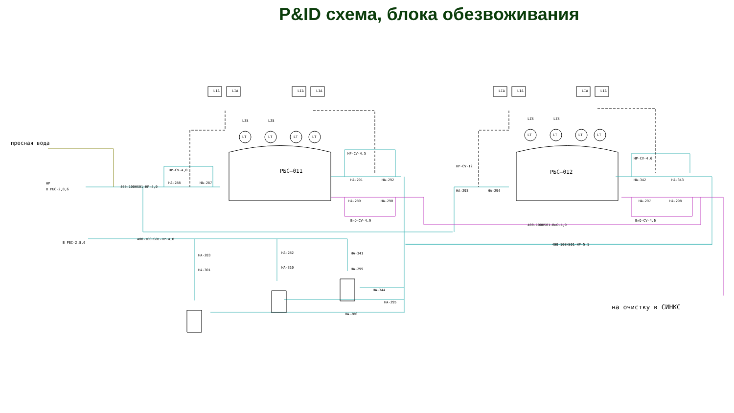P&ID схема, блока обезвоживания
РБС–011
РБС–012
пресная вода
на очистку в СИНКС
400-100HS01-HP-4,0
400-100HS01-HP-4,0
400-100HS01-BнO-4,9
400-100HS01-HP-5,1
HP
В РБС-2,8,6
В РБС-2,8,6
LIA
LIA
LIA
LIA
LIA
LIA
LIA
LIA
LZS
LZS
LZS
LZS
LT
LT
LT
LT
LT
LT
LT
LT
HA-288
HA-287
HP-CV-4,0
HA-291
HA-292
HP-CV-4,5
HA-289
HA-290
BнO-CV-4,9
HA-293
HA-294
HP-CV-12
HA-342
HA-343
HP-CV-4,6
HA-297
HA-298
BнO-CV-4,6
HA-286
HA-295
HA-344
HA-283
HA-282
HA-341
HA-301
HA-310
HA-299